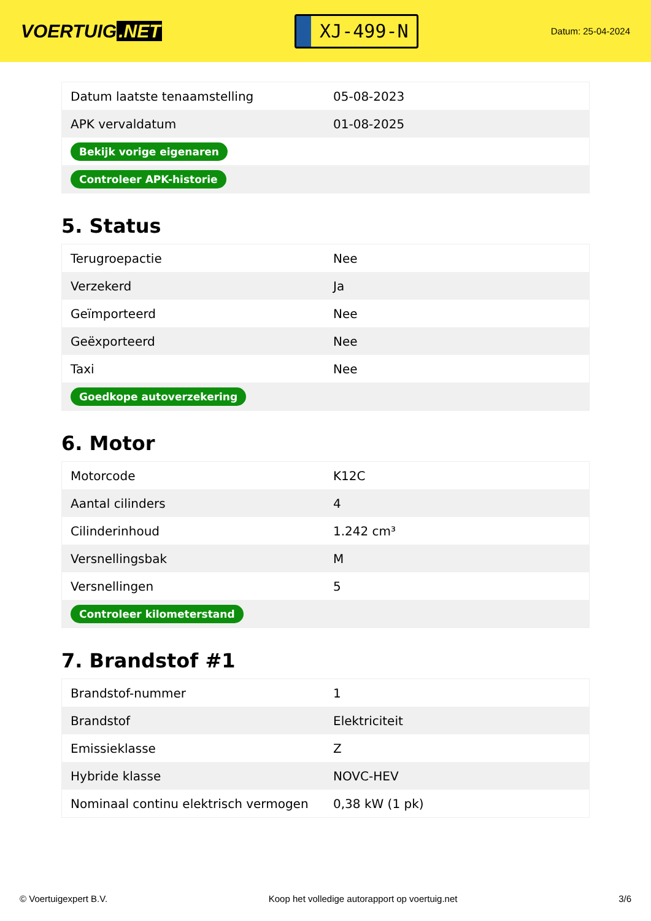VOERTUIG.NET
XJ-499-N
Datum: 25-04-2024
| Datum laatste tenaamstelling | 05-08-2023 |
| APK vervaldatum | 01-08-2025 |
| Bekijk vorige eigenaren | |
| Controleer APK-historie | |
5. Status
| Terugroepactie | Nee |
| Verzekerd | Ja |
| Geïmporteerd | Nee |
| Geëxporteerd | Nee |
| Taxi | Nee |
| Goedkope autoverzekering | |
6. Motor
| Motorcode | K12C |
| Aantal cilinders | 4 |
| Cilinderinhoud | 1.242 cm³ |
| Versnellingsbak | M |
| Versnellingen | 5 |
| Controleer kilometerstand | |
7. Brandstof #1
| Brandstof-nummer | 1 |
| Brandstof | Elektriciteit |
| Emissieklasse | Z |
| Hybride klasse | NOVC-HEV |
| Nominaal continu elektrisch vermogen | 0,38 kW (1 pk) |
© Voertuigexpert B.V. Koop het volledige autorapport op voertuig.net 3/6